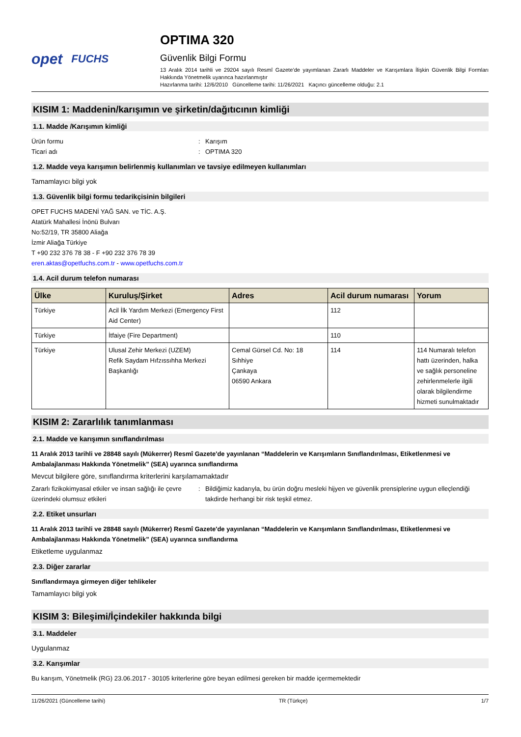opet FUCHS
OPTIMA 320
Güvenlik Bilgi Formu
13 Aralık 2014 tarihli ve 29204 sayılı Resmî Gazete’de yayımlanan Zararlı Maddeler ve Karışımlara İlişkin Güvenlik Bilgi Formları Hakkında Yönetmelik uyarınca hazırlanmıştır
Hazırlanma tarihi: 12/6/2010 Güncelleme tarihi: 11/26/2021 Kaçıncı güncelleme olduğu: 2.1
KISIM 1: Maddenin/karışımın ve şirketin/dağıtıcının kimliği
1.1. Madde /Karışımın kimliği
Ürün formu: Karışım
Ticari adı: OPTIMA 320
1.2. Madde veya karışımın belirlenmiş kullanımları ve tavsiye edilmeyen kullanımları
Tamamlayıcı bilgi yok
1.3. Güvenlik bilgi formu tedarikçisinin bilgileri
OPET FUCHS MADENİ YAĞ SAN. ve TİC. A.Ş.
Atatürk Mahallesi İnönü Bulvarı
No:52/19, TR 35800 Aliağa
İzmir Aliağa Türkiye
T +90 232 376 78 38 - F +90 232 376 78 39
eren.aktas@opetfuchs.com.tr - www.opetfuchs.com.tr
1.4. Acil durum telefon numarası
| Ülke | Kuruluş/Şirket | Adres | Acil durum numarası | Yorum |
| --- | --- | --- | --- | --- |
| Türkiye | Acil İlk Yardım Merkezi (Emergency First Aid Center) | | 112 | |
| Türkiye | İtfaiye (Fire Department) | | 110 | |
| Türkiye | Ulusal Zehir Merkezi (UZEM) Refik Saydam Hıfzıssıhha Merkezi Başkanlığı | Cemal Gürsel Cd. No: 18 Sıhhiye Çankaya 06590 Ankara | 114 | 114 Numaralı telefon hattı üzerinden, halka ve sağlık personeline zehirlenmelerle ilgili olarak bilgilendirme hizmeti sunulmaktadır |
KISIM 2: Zararlılık tanımlanması
2.1. Madde ve karışımın sınıflandırılması
11 Aralık 2013 tarihli ve 28848 sayılı (Mükerrer) Resmî Gazete'de yayınlanan “Maddelerin ve Karışımların Sınıflandırılması, Etiketlenmesi ve Ambalajlanması Hakkında Yönetmelik” (SEA) uyarınca sınıflandırma
Mevcut bilgilere göre, sınıflandırma kriterlerini karşılamamaktadır
Zararlı fizikokimyasal etkiler ve insan sağlığı ile çevre üzerindeki olumsuz etkileri: Bildiğimiz kadarıyla, bu ürün doğru mesleki hijyen ve güvenlik prensiplerine uygun elleçlendiği takdirde herhangi bir risk teşkil etmez.
2.2. Etiket unsurları
11 Aralık 2013 tarihli ve 28848 sayılı (Mükerrer) Resmî Gazete'de yayınlanan “Maddelerin ve Karışımların Sınıflandırılması, Etiketlenmesi ve Ambalajlanması Hakkında Yönetmelik” (SEA) uyarınca sınıflandırma
Etiketleme uygulanmaz
2.3. Diğer zararlar
Sınıflandırmaya girmeyen diğer tehlikeler
Tamamlayıcı bilgi yok
KISIM 3: Bileşimi/İçindekiler hakkında bilgi
3.1. Maddeler
Uygulanmaz
3.2. Karışımlar
Bu karışım, Yönetmelik (RG) 23.06.2017 - 30105 kriterlerine göre beyan edilmesi gereken bir madde içermemektedir
11/26/2021 (Güncelleme tarihi) TR (Türkçe) 1/7